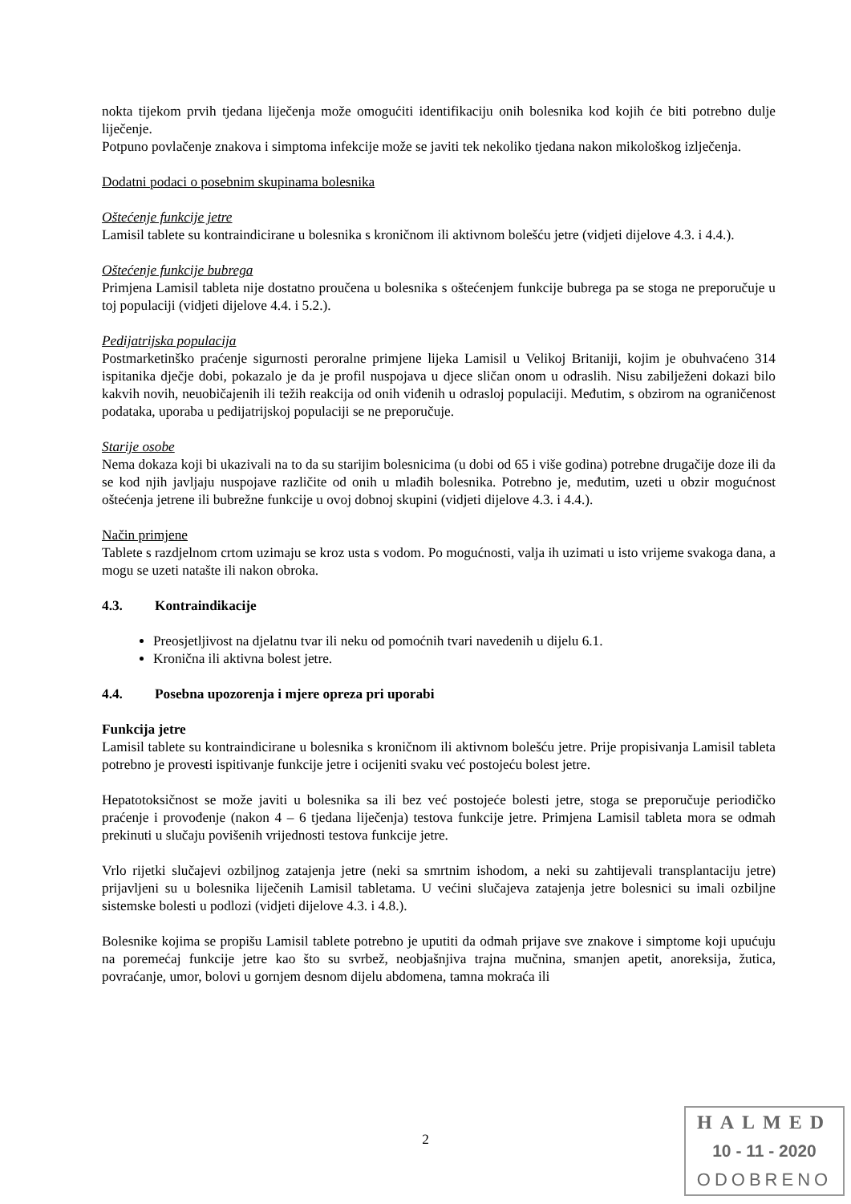nokta tijekom prvih tjedana liječenja može omogućiti identifikaciju onih bolesnika kod kojih će biti potrebno dulje liječenje.
Potpuno povlačenje znakova i simptoma infekcije može se javiti tek nekoliko tjedana nakon mikološkog izlječenja.
Dodatni podaci o posebnim skupinama bolesnika
Oštećenje funkcije jetre
Lamisil tablete su kontraindicirane u bolesnika s kroničnom ili aktivnom bolešću jetre (vidjeti dijelove 4.3. i 4.4.).
Oštećenje funkcije bubrega
Primjena Lamisil tableta nije dostatno proučena u bolesnika s oštećenjem funkcije bubrega pa se stoga ne preporučuje u toj populaciji (vidjeti dijelove 4.4. i 5.2.).
Pedijatrijska populacija
Postmarketinško praćenje sigurnosti peroralne primjene lijeka Lamisil u Velikoj Britaniji, kojim je obuhvaćeno 314 ispitanika dječje dobi, pokazalo je da je profil nuspojava u djece sličan onom u odraslih. Nisu zabilježeni dokazi bilo kakvih novih, neuobičajenih ili težih reakcija od onih viđenih u odrasloj populaciji. Međutim, s obzirom na ograničenost podataka, uporaba u pedijatrijskoj populaciji se ne preporučuje.
Starije osobe
Nema dokaza koji bi ukazivali na to da su starijim bolesnicima (u dobi od 65 i više godina) potrebne drugačije doze ili da se kod njih javljaju nuspojave različite od onih u mlađih bolesnika. Potrebno je, međutim, uzeti u obzir mogućnost oštećenja jetrene ili bubrežne funkcije u ovoj dobnoj skupini (vidjeti dijelove 4.3. i 4.4.).
Način primjene
Tablete s razdjelnom crtom uzimaju se kroz usta s vodom. Po mogućnosti, valja ih uzimati u isto vrijeme svakoga dana, a mogu se uzeti natašte ili nakon obroka.
4.3. Kontraindikacije
Preosjetljivost na djelatnu tvar ili neku od pomoćnih tvari navedenih u dijelu 6.1.
Kronična ili aktivna bolest jetre.
4.4. Posebna upozorenja i mjere opreza pri uporabi
Funkcija jetre
Lamisil tablete su kontraindicirane u bolesnika s kroničnom ili aktivnom bolešću jetre. Prije propisivanja Lamisil tableta potrebno je provesti ispitivanje funkcije jetre i ocijeniti svaku već postojeću bolest jetre.
Hepatotoksičnost se može javiti u bolesnika sa ili bez već postojeće bolesti jetre, stoga se preporučuje periodičko praćenje i provođenje (nakon 4 – 6 tjedana liječenja) testova funkcije jetre. Primjena Lamisil tableta mora se odmah prekinuti u slučaju povišenih vrijednosti testova funkcije jetre.
Vrlo rijetki slučajevi ozbiljnog zatajenja jetre (neki sa smrtnim ishodom, a neki su zahtijevali transplantaciju jetre) prijavljeni su u bolesnika liječenih Lamisil tabletama. U većini slučajeva zatajenja jetre bolesnici su imali ozbiljne sistemske bolesti u podlozi (vidjeti dijelove 4.3. i 4.8.).
Bolesnike kojima se propišu Lamisil tablete potrebno je uputiti da odmah prijave sve znakove i simptome koji upućuju na poremećaj funkcije jetre kao što su svrbež, neobjašnjiva trajna mučnina, smanjen apetit, anoreksija, žutica, povraćanje, umor, bolovi u gornjem desnom dijelu abdomena, tamna mokraća ili
2
HALMED
10 - 11 - 2020
ODOBRENO